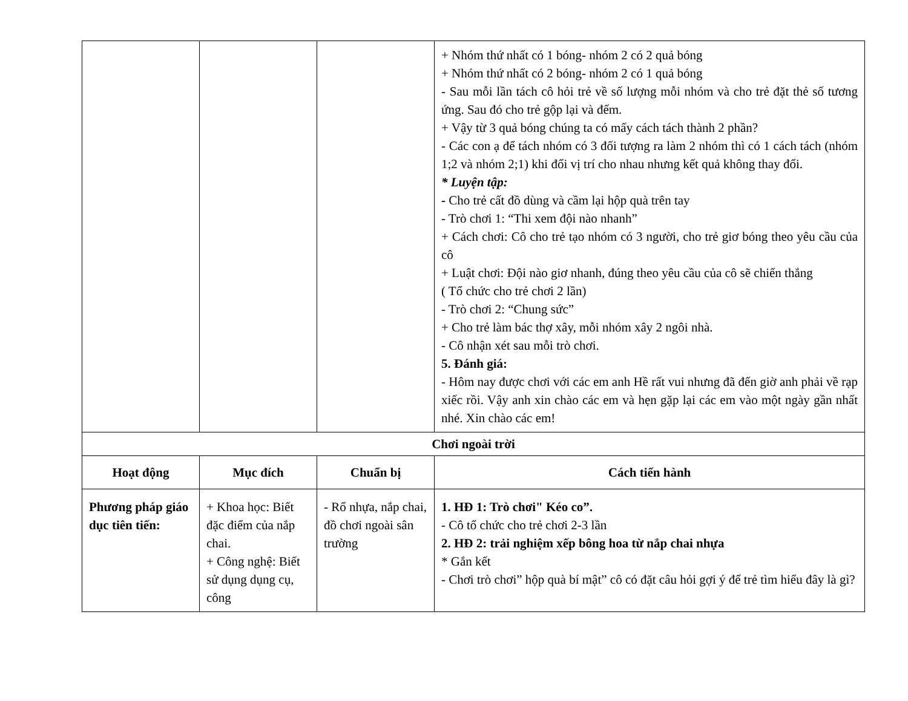| | | | + Nhóm thứ nhất có 1 bóng- nhóm 2 có 2 quả bóng + Nhóm thứ nhất có 2 bóng- nhóm 2 có 1 quả bóng - Sau mỗi lần tách cô hỏi trẻ về số lượng mỗi nhóm và cho trẻ đặt thẻ số tương ứng. Sau đó cho trẻ gộp lại và đếm. + Vậy từ 3 quả bóng chúng ta có mấy cách tách thành 2 phần? - Các con ạ để tách nhóm có 3 đối tượng ra làm 2 nhóm thì có 1 cách tách (nhóm 1;2 và nhóm 2;1) khi đổi vị trí cho nhau nhưng kết quả không thay đổi. * Luyện tập: - Cho trẻ cất đồ dùng và cầm lại hộp quà trên tay - Trò chơi 1: “Thi xem đội nào nhanh” + Cách chơi: Cô cho trẻ tạo nhóm có 3 người, cho trẻ giơ bóng theo yêu cầu của cô + Luật chơi: Đội nào giơ nhanh, đúng theo yêu cầu của cô sẽ chiến thắng ( Tổ chức cho trẻ chơi 2 lần) - Trò chơi 2: “Chung sức” + Cho trẻ làm bác thợ xây, mỗi nhóm xây 2 ngôi nhà. - Cô nhận xét sau mỗi trò chơi. 5. Đánh giá: - Hôm nay được chơi với các em anh Hề rất vui nhưng đã đến giờ anh phải về rạp xiếc rồi. Vậy anh xin chào các em và hẹn gặp lại các em vào một ngày gần nhất nhé. Xin chào các em! |
| Chơi ngoài trời | | | |
| Hoạt động | Mục đích | Chuẩn bị | Cách tiến hành |
| Phương pháp giáo dục tiên tiến: | + Khoa học: Biết đặc điểm của nắp chai. + Công nghệ: Biết sử dụng dụng cụ, công | - Rổ nhựa, nắp chai, đồ chơi ngoài sân trường | 1. HĐ 1: Trò chơi" Kéo co”. - Cô tổ chức cho trẻ chơi 2-3 lần 2. HĐ 2: trải nghiệm xếp bông hoa từ nắp chai nhựa * Gắn kết - Chơi trò chơi” hộp quà bí mật” cô có đặt câu hỏi gợi ý để trẻ tìm hiểu đây là gì? |